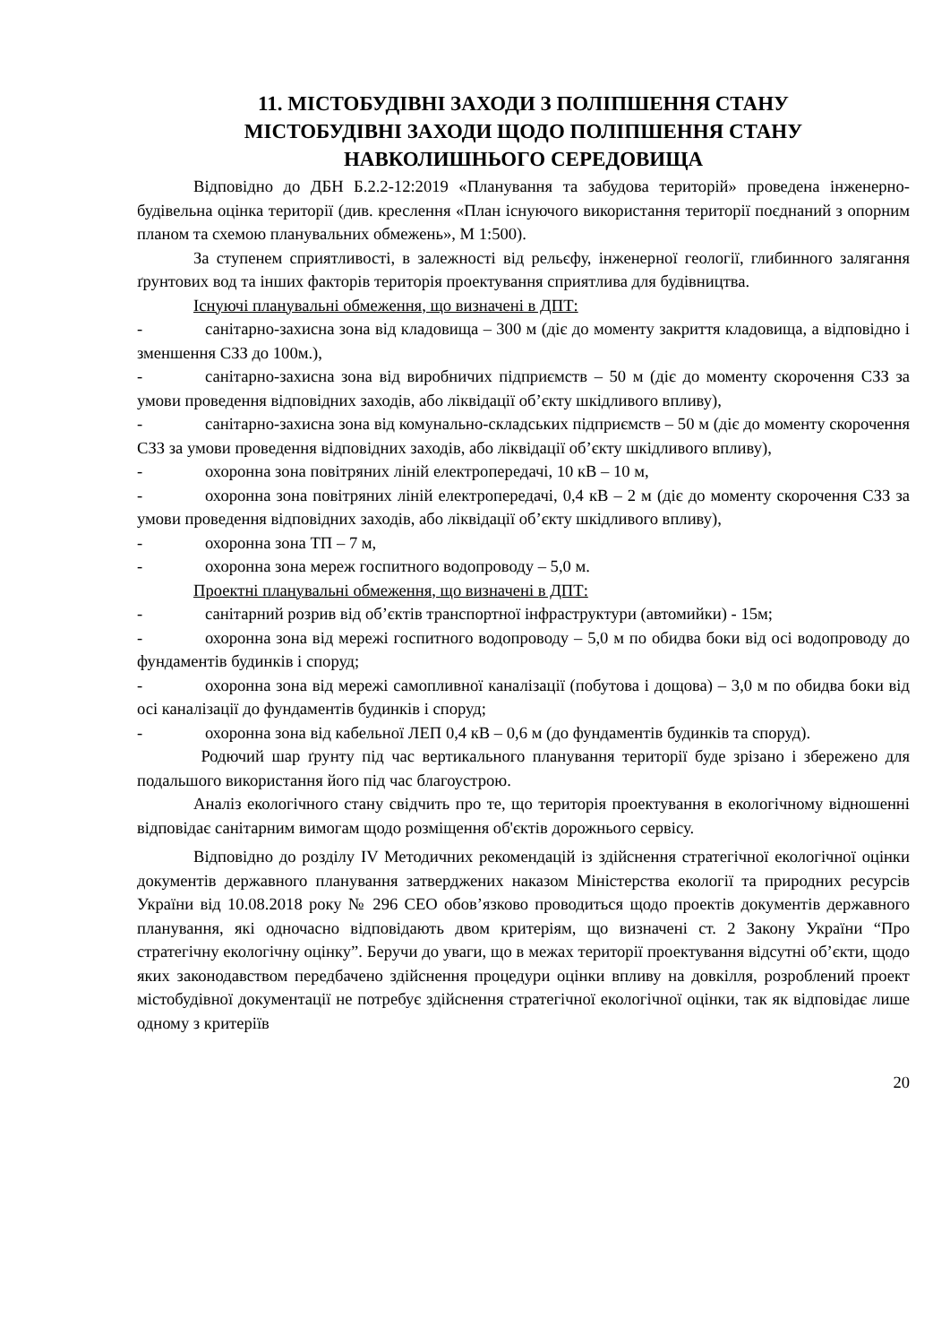11. МІСТОБУДІВНІ ЗАХОДИ З ПОЛІПШЕННЯ СТАНУ
МІСТОБУДІВНІ ЗАХОДИ ЩОДО ПОЛІПШЕННЯ СТАНУ
НАВКОЛИШНЬОГО СЕРЕДОВИЩА
Відповідно до ДБН Б.2.2-12:2019 «Планування та забудова територій» проведена інженерно-будівельна оцінка території (див. креслення «План існуючого використання території поєднаний з опорним планом та схемою планувальних обмежень», М 1:500).
За ступенем сприятливості, в залежності від рельєфу, інженерної геології, глибинного залягання ґрунтових вод та інших факторів територія проектування сприятлива для будівництва.
Існуючі планувальні обмеження, що визначені в ДПТ:
- санітарно-захисна зона від кладовища – 300 м (діє до моменту закриття кладовища, а відповідно і зменшення СЗЗ до 100м.),
- санітарно-захисна зона від виробничих підприємств – 50 м (діє до моменту скорочення СЗЗ за умови проведення відповідних заходів, або ліквідації об’єкту шкідливого впливу),
- санітарно-захисна зона від комунально-складських підприємств – 50 м (діє до моменту скорочення СЗЗ за умови проведення відповідних заходів, або ліквідації об’єкту шкідливого впливу),
- охоронна зона повітряних ліній електропередачі, 10 кВ – 10 м,
- охоронна зона повітряних ліній електропередачі, 0,4 кВ – 2 м (діє до моменту скорочення СЗЗ за умови проведення відповідних заходів, або ліквідації об’єкту шкідливого впливу),
- охоронна зона ТП – 7 м,
- охоронна зона мереж госпитного водопроводу – 5,0 м.
Проектні планувальні обмеження, що визначені в ДПТ:
- санітарний розрив від об’єктів транспортної інфраструктури (автомийки) - 15м;
- охоронна зона від мережі госпитного водопроводу – 5,0 м по обидва боки від осі водопроводу до фундаментів будинків і споруд;
- охоронна зона від мережі самопливної каналізації (побутова і дощова) – 3,0 м по обидва боки від осі каналізації до фундаментів будинків і споруд;
- охоронна зона від кабельної ЛЕП 0,4 кВ – 0,6 м (до фундаментів будинків та споруд).
Родючий шар ґрунту під час вертикального планування території буде зрізано і збережено для подальшого використання його під час благоустрою.
Аналіз екологічного стану свідчить про те, що територія проектування в екологічному відношенні відповідає санітарним вимогам щодо розміщення об'єктів дорожнього сервісу.
Відповідно до розділу IV Методичних рекомендацій із здійснення стратегічної екологічної оцінки документів державного планування затверджених наказом Міністерства екології та природних ресурсів України від 10.08.2018 року № 296 СЕО обов’язково проводиться щодо проектів документів державного планування, які одночасно відповідають двом критеріям, що визначені ст. 2 Закону України “Про стратегічну екологічну оцінку”. Беручи до уваги, що в межах території проектування відсутні об’єкти, щодо яких законодавством передбачено здійснення процедури оцінки впливу на довкілля, розроблений проект містобудівної документації не потребує здійснення стратегічної екологічної оцінки, так як відповідає лише одному з критеріїв
20